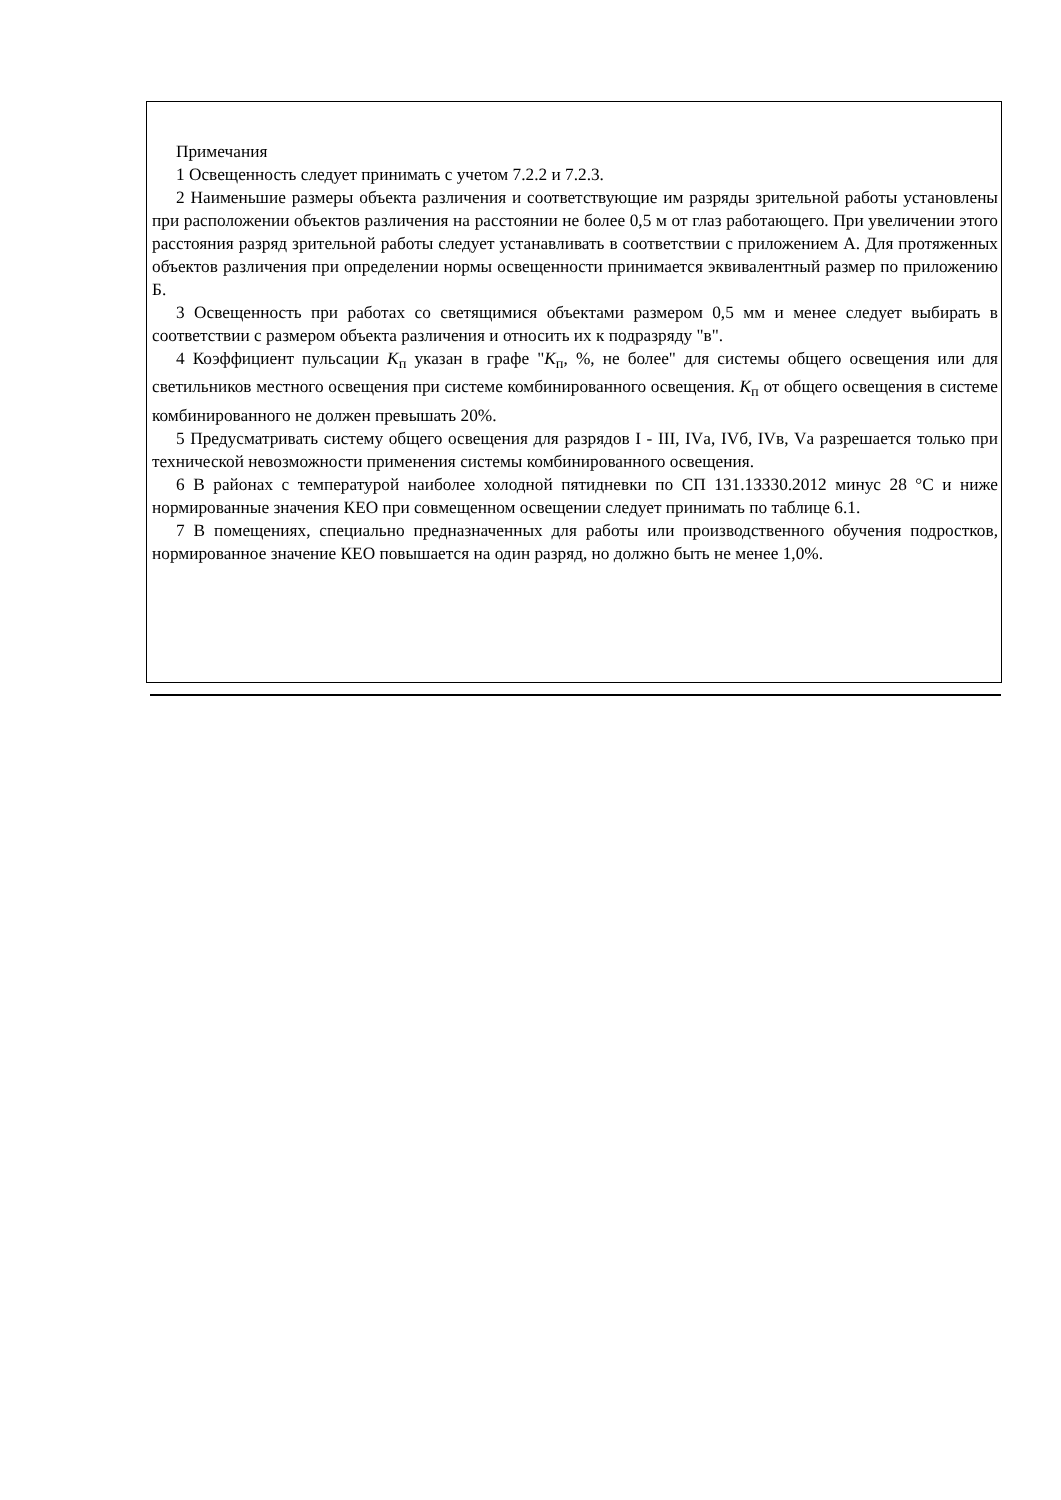Примечания
1 Освещенность следует принимать с учетом 7.2.2 и 7.2.3.
2 Наименьшие размеры объекта различения и соответствующие им разряды зрительной работы установлены при расположении объектов различения на расстоянии не более 0,5 м от глаз работающего. При увеличении этого расстояния разряд зрительной работы следует устанавливать в соответствии с приложением А. Для протяженных объектов различения при определении нормы освещенности принимается эквивалентный размер по приложению Б.
3 Освещенность при работах со светящимися объектами размером 0,5 мм и менее следует выбирать в соответствии с размером объекта различения и относить их к подразряду "в".
4 Коэффициент пульсации K<sub>п</sub> указан в графе "K<sub>п</sub>, %, не более" для системы общего освещения или для светильников местного освещения при системе комбинированного освещения. K<sub>п</sub> от общего освещения в системе комбинированного не должен превышать 20%.
5 Предусматривать систему общего освещения для разрядов I - III, IVа, IVб, IVв, Vа разрешается только при технической невозможности применения системы комбинированного освещения.
6 В районах с температурой наиболее холодной пятидневки по СП 131.13330.2012 минус 28 °С и ниже нормированные значения КЕО при совмещенном освещении следует принимать по таблице 6.1.
7 В помещениях, специально предназначенных для работы или производственного обучения подростков, нормированное значение КЕО повышается на один разряд, но должно быть не менее 1,0%.